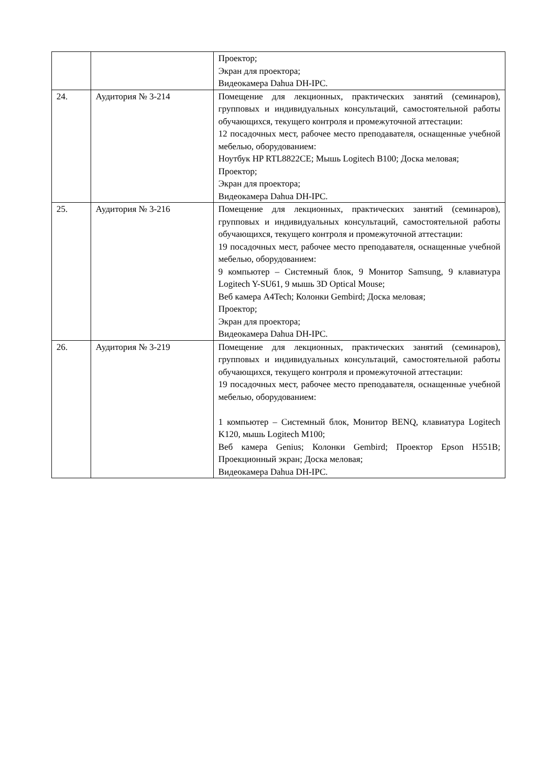| | | Проектор; Экран для проектора; Видеокамера Dahua DH-IPC. |
| 24. | Аудитория № 3-214 | Помещение для лекционных, практических занятий (семинаров), групповых и индивидуальных консультаций, самостоятельной работы обучающихся, текущего контроля и промежуточной аттестации: 12 посадочных мест, рабочее место преподавателя, оснащенные учебной мебелью, оборудованием: Ноутбук HP RTL8822CE; Мышь Logitech B100; Доска меловая; Проектор; Экран для проектора; Видеокамера Dahua DH-IPC. |
| 25. | Аудитория № 3-216 | Помещение для лекционных, практических занятий (семинаров), групповых и индивидуальных консультаций, самостоятельной работы обучающихся, текущего контроля и промежуточной аттестации: 19 посадочных мест, рабочее место преподавателя, оснащенные учебной мебелью, оборудованием: 9 компьютер – Системный блок, 9 Монитор Samsung, 9 клавиатура Logitech Y-SU61, 9 мышь 3D Optical Mouse; Веб камера A4Tech; Колонки Gembird; Доска меловая; Проектор; Экран для проектора; Видеокамера Dahua DH-IPC. |
| 26. | Аудитория № 3-219 | Помещение для лекционных, практических занятий (семинаров), групповых и индивидуальных консультаций, самостоятельной работы обучающихся, текущего контроля и промежуточной аттестации: 19 посадочных мест, рабочее место преподавателя, оснащенные учебной мебелью, оборудованием: 1 компьютер – Системный блок, Монитор BENQ, клавиатура Logitech K120, мышь Logitech M100; Веб камера Genius; Колонки Gembird; Проектор Epson H551B; Проекционный экран; Доска меловая; Видеокамера Dahua DH-IPC. |